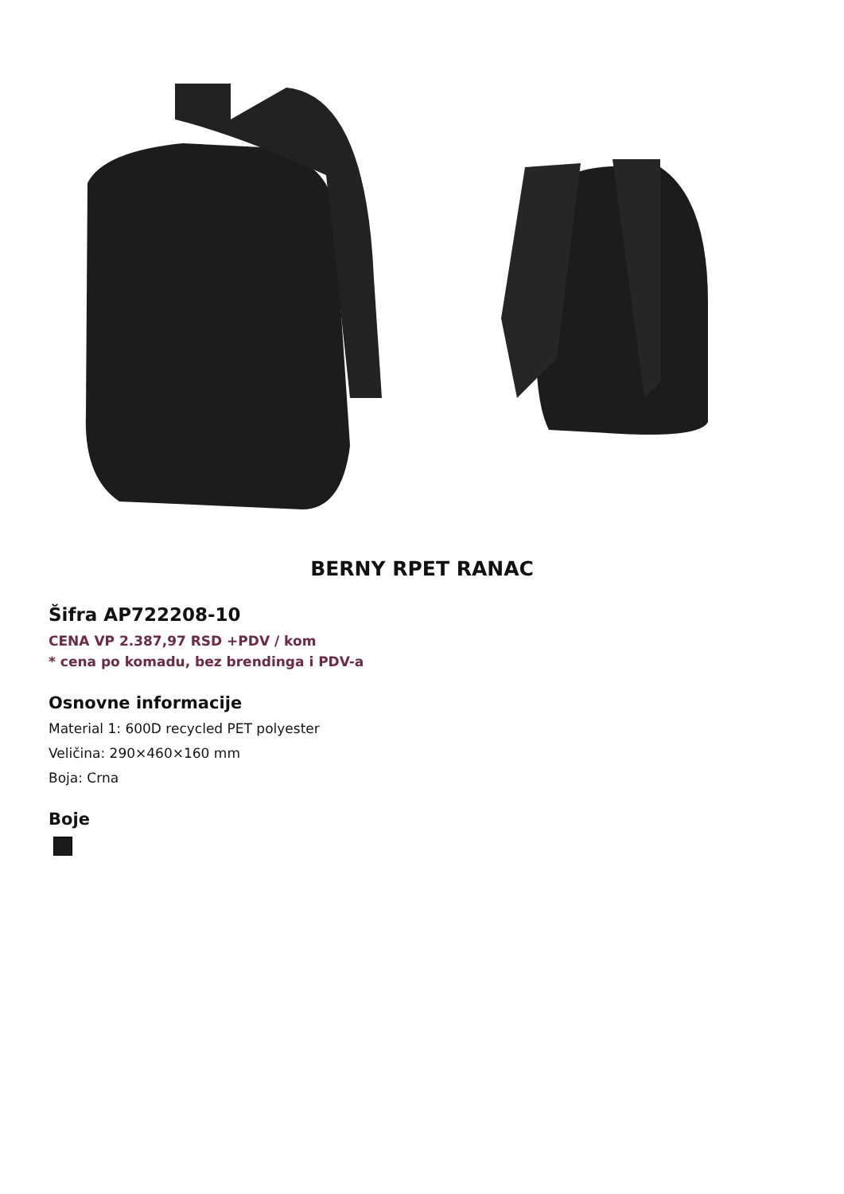BERNY RPET RANAC
Šifra AP722208-10
CENA VP 2.387,97 RSD +PDV / kom
* cena po komadu, bez brendinga i PDV-a
Osnovne informacije
Material 1: 600D recycled PET polyester
Veličina: 290×460×160 mm
Boja: Crna
Boje